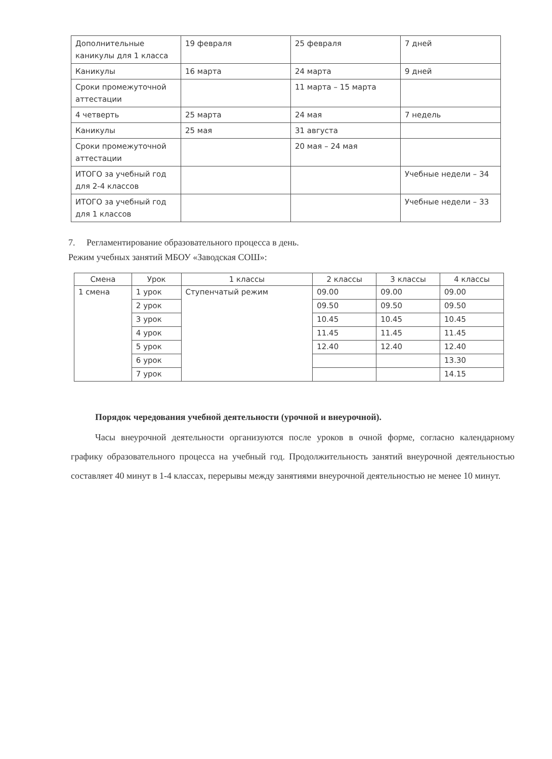| Дополнительные каникулы для 1 класса | 19 февраля | 25 февраля | 7 дней |
| Каникулы | 16 марта | 24 марта | 9 дней |
| Сроки промежуточной аттестации | | 11 марта – 15 марта | |
| 4 четверть | 25 марта | 24 мая | 7 недель |
| Каникулы | 25 мая | 31 августа | |
| Сроки промежуточной аттестации | | 20 мая – 24 мая | |
| ИТОГО за учебный год для 2-4 классов | | | Учебные недели – 34 |
| ИТОГО за учебный год для 1 классов | | | Учебные недели – 33 |
7. Регламентирование образовательного процесса в день.
Режим учебных занятий МБОУ «Заводская СОШ»:
| Смена | Урок | 1 классы | 2 классы | 3 классы | 4 классы |
| --- | --- | --- | --- | --- | --- |
| 1 смена | 1 урок | Ступенчатый режим | 09.00 | 09.00 | 09.00 |
| | 2 урок | | 09.50 | 09.50 | 09.50 |
| | 3 урок | | 10.45 | 10.45 | 10.45 |
| | 4 урок | | 11.45 | 11.45 | 11.45 |
| | 5 урок | | 12.40 | 12.40 | 12.40 |
| | 6 урок | | | | 13.30 |
| | 7 урок | | | | 14.15 |
Порядок чередования учебной деятельности (урочной и внеурочной).
Часы внеурочной деятельности организуются после уроков в очной форме, согласно календарному графику образовательного процесса на учебный год. Продолжительность занятий внеурочной деятельностью составляет 40 минут в 1-4 классах, перерывы между занятиями внеурочной деятельностью не менее 10 минут.